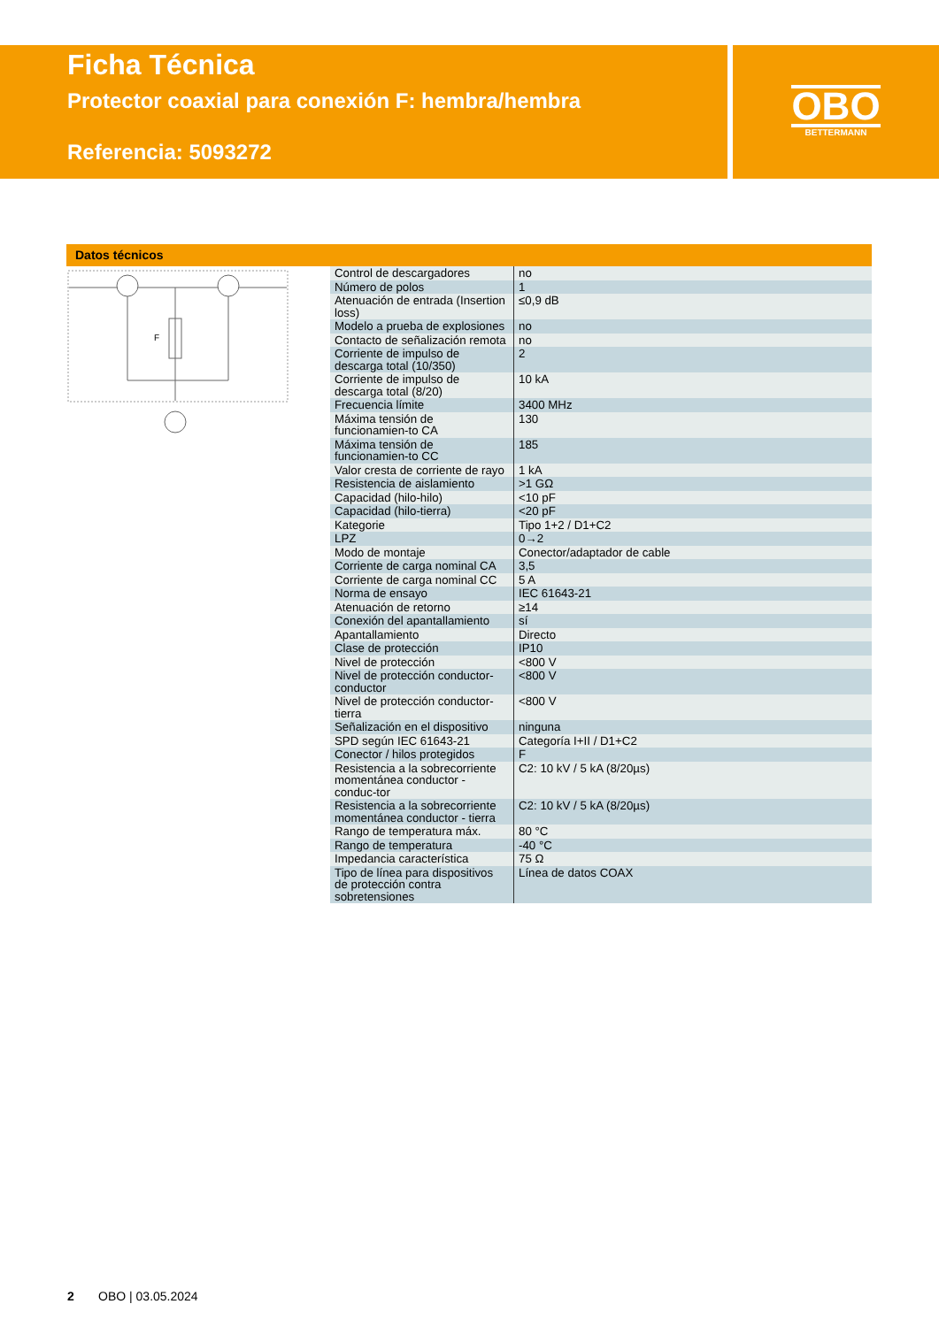Ficha Técnica
Protector coaxial para conexión F: hembra/hembra
Referencia: 5093272
OBO
BETTERMANN
Datos técnicos
F
| Control de descargadores | no |
| Número de polos | 1 |
| Atenuación de entrada (Insertion loss) | ≤0,9 dB |
| Modelo a prueba de explosiones | no |
| Contacto de señalización remota | no |
| Corriente de impulso de descarga total (10/350) | 2 |
| Corriente de impulso de descarga total (8/20) | 10 kA |
| Frecuencia límite | 3400 MHz |
| Máxima tensión de funcionamien-to CA | 130 |
| Máxima tensión de funcionamien-to CC | 185 |
| Valor cresta de corriente de rayo | 1 kA |
| Resistencia de aislamiento | >1 GΩ |
| Capacidad (hilo-hilo) | <10 pF |
| Capacidad (hilo-tierra) | <20 pF |
| Kategorie | Tipo 1+2 / D1+C2 |
| LPZ | 0→2 |
| Modo de montaje | Conector/adaptador de cable |
| Corriente de carga nominal CA | 3,5 |
| Corriente de carga nominal CC | 5 A |
| Norma de ensayo | IEC 61643-21 |
| Atenuación de retorno | ≥14 |
| Conexión del apantallamiento | sí |
| Apantallamiento | Directo |
| Clase de protección | IP10 |
| Nivel de protección | <800 V |
| Nivel de protección conductor-conductor | <800 V |
| Nivel de protección conductor-tierra | <800 V |
| Señalización en el dispositivo | ninguna |
| SPD según IEC 61643-21 | Categoría I+II / D1+C2 |
| Conector / hilos protegidos | F |
| Resistencia a la sobrecorriente momentánea conductor - conduc-tor | C2: 10 kV / 5 kA (8/20µs) |
| Resistencia a la sobrecorriente momentánea conductor - tierra | C2: 10 kV / 5 kA (8/20µs) |
| Rango de temperatura máx. | 80 °C |
| Rango de temperatura | -40 °C |
| Impedancia característica | 75 Ω |
| Tipo de línea para dispositivos de protección contra sobretensiones | Línea de datos COAX |
2 OBO | 03.05.2024